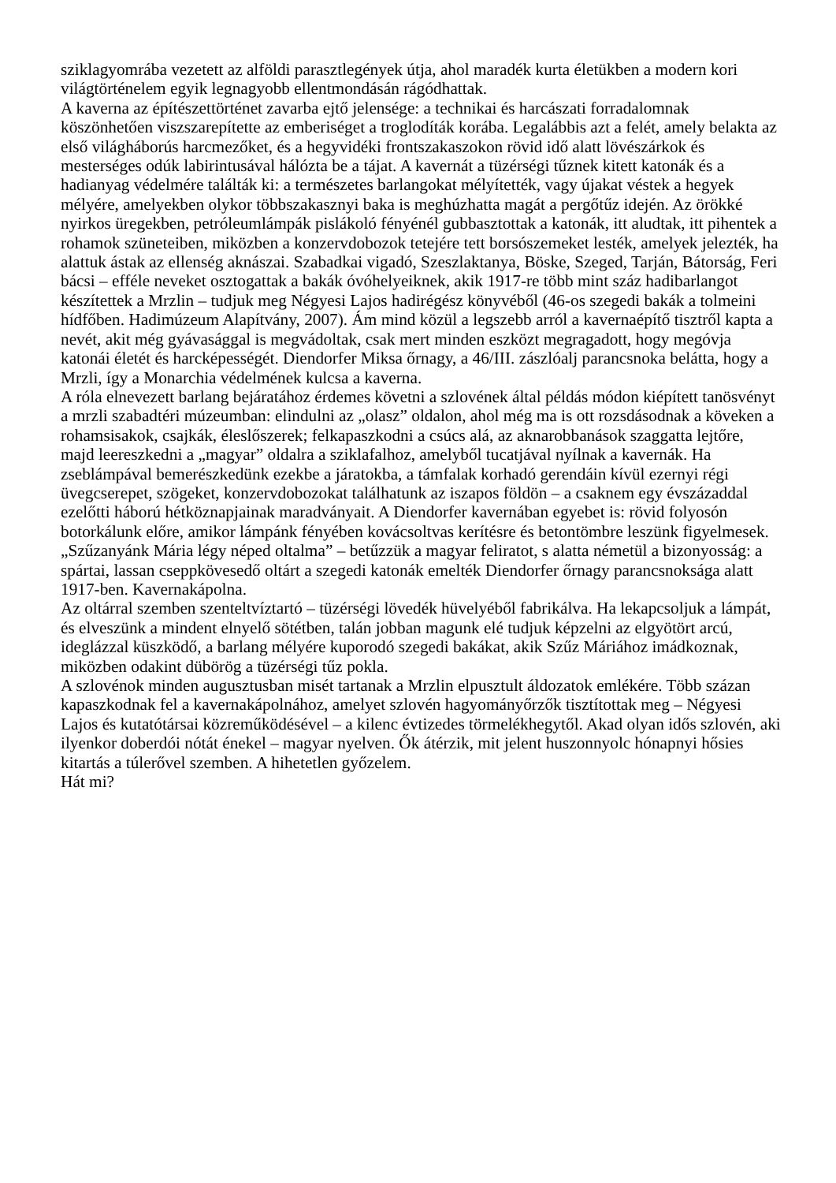sziklagyomrába vezetett az alföldi parasztlegények útja, ahol maradék kurta életükben a modern kori világtörténelem egyik legnagyobb ellentmondásán rágódhattak.
A kaverna az építészettörténet zavarba ejtő jelensége: a technikai és harcászati forradalomnak köszönhetően viszszarepítette az emberiséget a troglodíták korába. Legalábbis azt a felét, amely belakta az első világháborús harcmezőket, és a hegyvidéki frontszakaszokon rövid idő alatt lövészárkok és mesterséges odúk labirintusával hálózta be a tájat. A kavernát a tüzérségi tűznek kitett katonák és a hadianyag védelmére találták ki: a természetes barlangokat mélyítették, vagy újakat véstek a hegyek mélyére, amelyekben olykor többszakasznyi baka is meghúzhatta magát a pergőtűz idején. Az örökké nyirkos üregekben, petróleumlámpák pislákoló fényénél gubbasztottak a katonák, itt aludtak, itt pihentek a rohamok szüneteiben, miközben a konzervdobozok tetejére tett borsószemeket lesték, amelyek jelezték, ha alattuk ástak az ellenség aknászai. Szabadkai vigadó, Szeszlaktanya, Böske, Szeged, Tarján, Bátorság, Feri bácsi – efféle neveket osztogattak a bakák óvóhelyeiknek, akik 1917-re több mint száz hadibarlangot készítettek a Mrzlin – tudjuk meg Négyesi Lajos hadirégész könyvéből (46-os szegedi bakák a tolmeini hídfőben. Hadimúzeum Alapítvány, 2007). Ám mind közül a legszebb arról a kavernaépítő tisztről kapta a nevét, akit még gyávasággal is megvádoltak, csak mert minden eszközt megragadott, hogy megóvja katonái életét és harcképességét. Diendorfer Miksa őrnagy, a 46/III. zászlóalj parancsnoka belátta, hogy a Mrzli, így a Monarchia védelmének kulcsa a kaverna.
A róla elnevezett barlang bejáratához érdemes követni a szlovének által példás módon kiépített tanösvényt a mrzli szabadtéri múzeumban: elindulni az „olasz” oldalon, ahol még ma is ott rozsdásodnak a köveken a rohamsisakok, csajkák, éleslőszerek; felkapaszkodni a csúcs alá, az aknarobbanások szaggatta lejtőre, majd leereszkedni a „magyar” oldalra a sziklafalhoz, amelyből tucatjával nyílnak a kavernák. Ha zseblámpával bemerészkedünk ezekbe a járatokba, a támfalak korhadó gerendáin kívül ezernyi régi üvegcserepet, szögeket, konzervdobozokat találhatunk az iszapos földön – a csaknem egy évszázaddal ezelőtti háború hétköznapjainak maradványait. A Diendorfer kavernában egyebet is: rövid folyosón botorkálunk előre, amikor lámpánk fényében kovácsoltvas kerítésre és betontömbre leszünk figyelmesek. „Szűzanyánk Mária légy néped oltalma” – betűzzük a magyar feliratot, s alatta németül a bizonyosság: a spártai, lassan cseppkövesedő oltárt a szegedi katonák emelték Diendorfer őrnagy parancsnoksága alatt 1917-ben. Kavernakápolna.
Az oltárral szemben szenteltvíztartó – tüzérségi lövedék hüvelyéből fabrikálva. Ha lekapcsoljuk a lámpát, és elveszünk a mindent elnyelő sötétben, talán jobban magunk elé tudjuk képzelni az elgyötört arcú, ideglázzal küszködő, a barlang mélyére kuporodó szegedi bakákat, akik Szűz Máriához imádkoznak, miközben odakint dübörög a tüzérségi tűz pokla.
A szlovénok minden augusztusban misét tartanak a Mrzlin elpusztult áldozatok emlékére. Több százan kapaszkodnak fel a kavernakápolnához, amelyet szlovén hagyományőrzők tisztítottak meg – Négyesi Lajos és kutatótársai közreműködésével – a kilenc évtizedes törmelékhegytől. Akad olyan idős szlovén, aki ilyenkor doberdói nótát énekel – magyar nyelven. Ők átérzik, mit jelent huszonnyolc hónapnyi hősies kitartás a túlerővel szemben. A hihetetlen győzelem.
Hát mi?